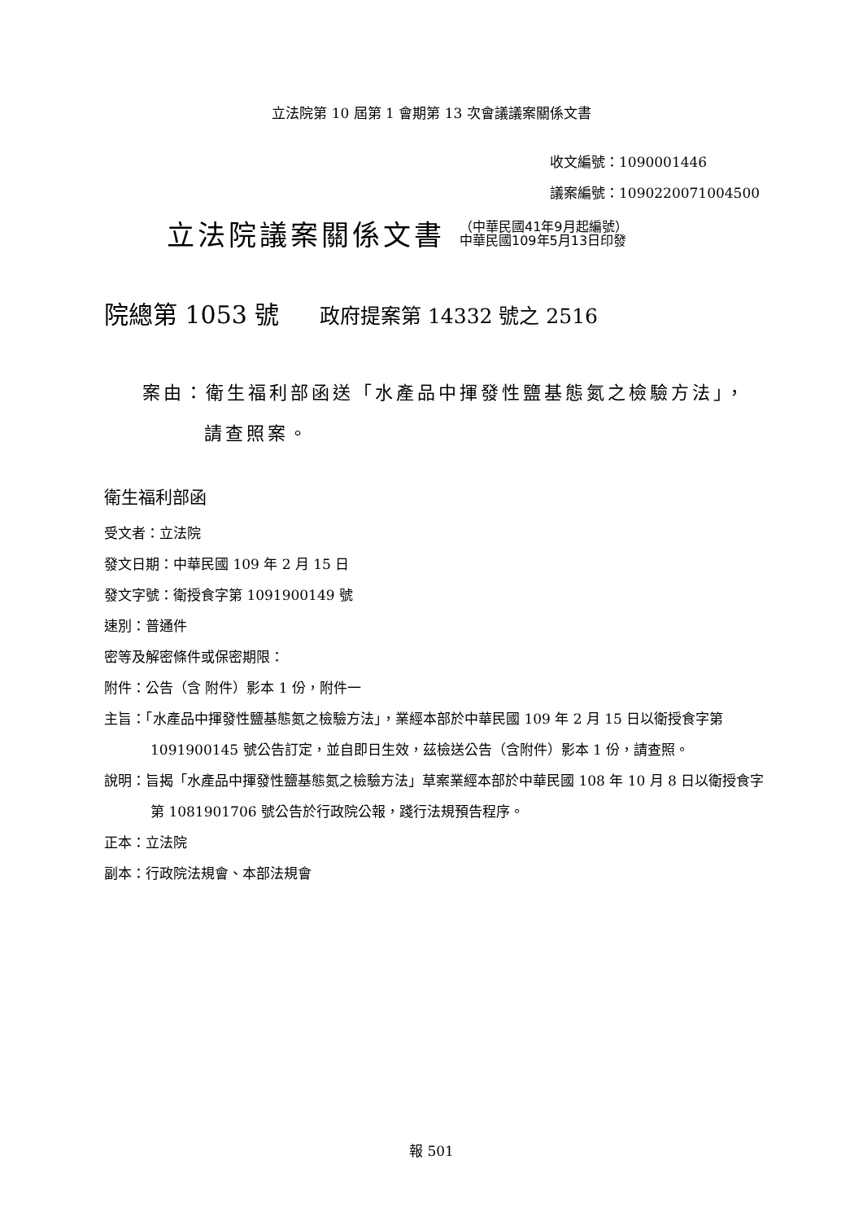立法院第 10 屆第 1 會期第 13 次會議議案關係文書
收文編號：1090001446
議案編號：1090220071004500
立法院議案關係文書
（中華民國41年9月起編號）
中華民國109年5月13日印發
院總第 1053 號 政府提案第 14332 號之 2516
案由：衛生福利部函送「水產品中揮發性鹽基態氮之檢驗方法」，
請查照案。
衛生福利部函
受文者：立法院
發文日期：中華民國 109 年 2 月 15 日
發文字號：衛授食字第 1091900149 號
速別：普通件
密等及解密條件或保密期限：
附件：公告（含 附件）影本 1 份，附件一
主旨：「水產品中揮發性鹽基態氮之檢驗方法」，業經本部於中華民國 109 年 2 月 15 日以衛授食字第 1091900145 號公告訂定，並自即日生效，茲檢送公告（含附件）影本 1 份，請查照。
說明：旨揭「水產品中揮發性鹽基態氮之檢驗方法」草案業經本部於中華民國 108 年 10 月 8 日以衛授食字第 1081901706 號公告於行政院公報，踐行法規預告程序。
正本：立法院
副本：行政院法規會、本部法規會
報 501